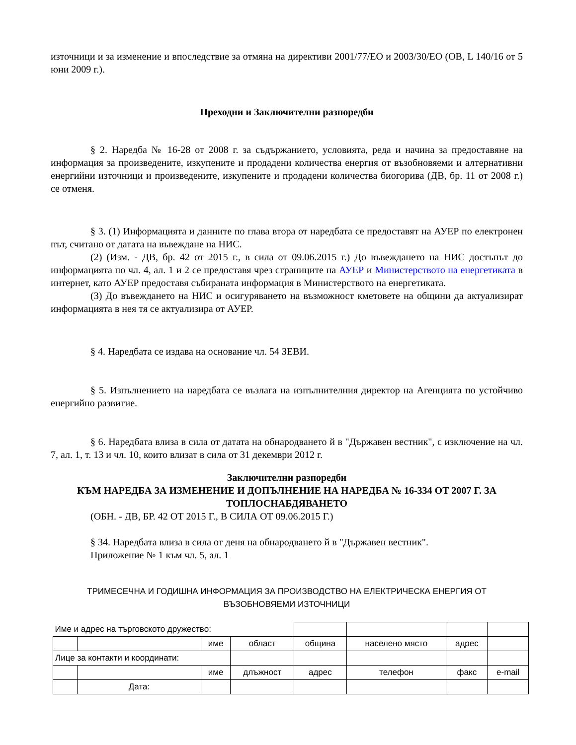източници и за изменение и впоследствие за отмяна на директиви 2001/77/ЕО и 2003/30/ЕО (ОВ, L 140/16 от 5 юни 2009 г.).
Преходни и Заключителни разпоредби
§ 2. Наредба № 16-28 от 2008 г. за съдържанието, условията, реда и начина за предоставяне на информация за произведените, изкупените и продадени количества енергия от възобновяеми и алтернативни енергийни източници и произведените, изкупените и продадени количества биогорива (ДВ, бр. 11 от 2008 г.) се отменя.
§ 3. (1) Информацията и данните по глава втора от наредбата се предоставят на АУЕР по електронен път, считано от датата на въвеждане на НИС.
(2) (Изм. - ДВ, бр. 42 от 2015 г., в сила от 09.06.2015 г.) До въвеждането на НИС достъпът до информацията по чл. 4, ал. 1 и 2 се предоставя чрез страниците на АУЕР и Министерството на енергетиката в интернет, като АУЕР предоставя събираната информация в Министерството на енергетиката.
(3) До въвеждането на НИС и осигуряването на възможност кметовете на общини да актуализират информацията в нея тя се актуализира от АУЕР.
§ 4. Наредбата се издава на основание чл. 54 ЗЕВИ.
§ 5. Изпълнението на наредбата се възлага на изпълнителния директор на Агенцията по устойчиво енергийно развитие.
§ 6. Наредбата влиза в сила от датата на обнародването й в "Държавен вестник", с изключение на чл. 7, ал. 1, т. 13 и чл. 10, които влизат в сила от 31 декември 2012 г.
Заключителни разпоредби
КЪМ НАРЕДБА ЗА ИЗМЕНЕНИЕ И ДОПЪЛНЕНИЕ НА НАРЕДБА № 16-334 ОТ 2007 Г. ЗА ТОПЛОСНАБДЯВАНЕТО
(ОБН. - ДВ, БР. 42 ОТ 2015 Г., В СИЛА ОТ 09.06.2015 Г.)
§ 34. Наредбата влиза в сила от деня на обнародването й в "Държавен вестник".
Приложение № 1 към чл. 5, ал. 1
ТРИМЕСЕЧНА И ГОДИШНА ИНФОРМАЦИЯ ЗА ПРОИЗВОДСТВО НА ЕЛЕКТРИЧЕСКА ЕНЕРГИЯ ОТ ВЪЗОБНОВЯЕМИ ИЗТОЧНИЦИ
| Име и адрес на търговското дружество: | | | | | | | |
| | | име | област | община | населено място | адрес | |
| Лице за контакти и координати: | | | | | | | |
| | | име | длъжност | адрес | телефон | факс | e-mail |
| | Дата: | | | | | | |